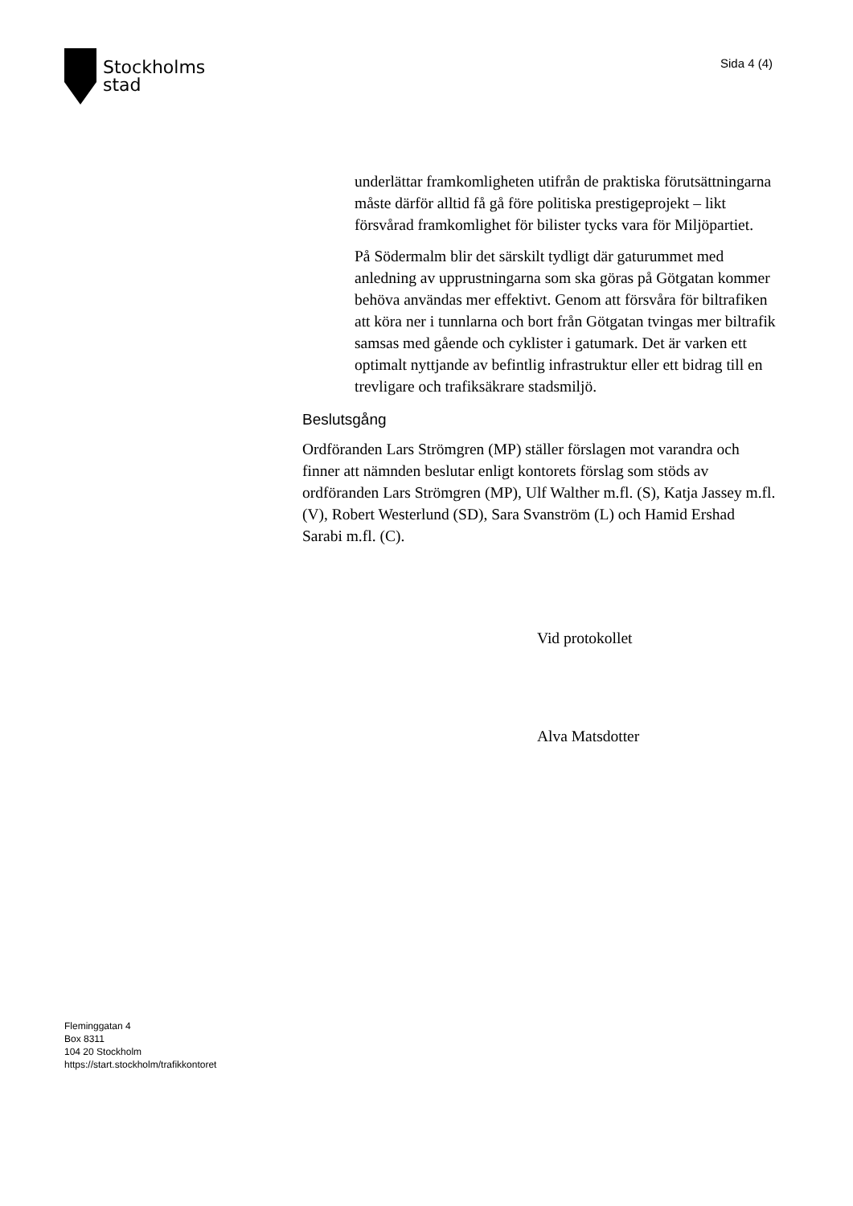Stockholms
stad
Sida 4 (4)
underlättar framkomligheten utifrån de praktiska förutsättningarna måste därför alltid få gå före politiska prestigeprojekt – likt försvårad framkomlighet för bilister tycks vara för Miljöpartiet.
På Södermalm blir det särskilt tydligt där gaturummet med anledning av upprustningarna som ska göras på Götgatan kommer behöva användas mer effektivt. Genom att försvåra för biltrafiken att köra ner i tunnlarna och bort från Götgatan tvingas mer biltrafik samsas med gående och cyklister i gatumark. Det är varken ett optimalt nyttjande av befintlig infrastruktur eller ett bidrag till en trevligare och trafiksäkrare stadsmiljö.
Beslutsgång
Ordföranden Lars Strömgren (MP) ställer förslagen mot varandra och finner att nämnden beslutar enligt kontorets förslag som stöds av ordföranden Lars Strömgren (MP), Ulf Walther m.fl. (S), Katja Jassey m.fl. (V), Robert Westerlund (SD), Sara Svanström (L) och Hamid Ershad Sarabi m.fl. (C).
Vid protokollet
Alva Matsdotter
Fleminggatan 4
Box 8311
104 20 Stockholm
https://start.stockholm/trafikkontoret